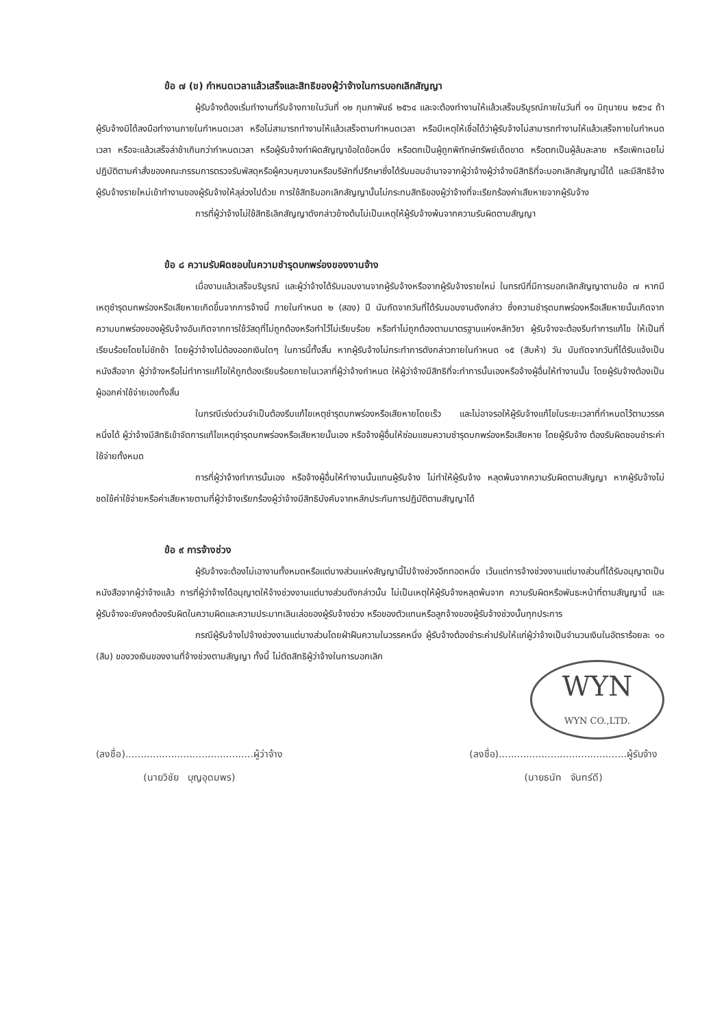ข้อ ๗ (ข) กำหนดเวลาแล้วเสร็จและสิทธิของผู้ว่าจ้างในการบอกเลิกสัญญา
ผู้รับจ้างต้องเริ่มทำงานที่รับจ้างภายในวันที่ ๑๒ กุมภาพันธ์ ๒๕๖๔ และจะต้องทำงานให้แล้วเสร็จบริบูรณ์ภายในวันที่ ๑๑ มิถุนายน ๒๕๖๔ ถ้าผู้รับจ้างมิได้ลงมือทำงานภายในกำหนดเวลา หรือไม่สามารถทำงานให้แล้วเสร็จตามกำหนดเวลา หรือมีเหตุให้เชื่อได้ว่าผู้รับจ้างไม่สามารถทำงานให้แล้วเสร็จภายในกำหนดเวลา หรือจะแล้วเสร็จล่าช้าเกินกว่ากำหนดเวลา หรือผู้รับจ้างทำผิดสัญญาข้อใดข้อหนึ่ง หรือตกเป็นผู้ถูกพิทักษ์ทรัพย์เด็ดขาด หรือตกเป็นผู้ล้มละลาย หรือเพิกเฉยไม่ปฏิบัติตามคำสั่งของคณะกรรมการตรวจรับพัสดุหรือผู้ควบคุมงานหรือบริษัทที่ปรึกษาซึ่งได้รับมอบอำนาจจากผู้ว่าจ้างผู้ว่าจ้างมีสิทธิที่จะบอกเลิกสัญญานี้ได้ และมีสิทธิจ้างผู้รับจ้างรายใหม่เข้าทำงานของผู้รับจ้างให้ลุล่วงไปด้วย การใช้สิทธิบอกเลิกสัญญานั้นไม่กระทบสิทธิของผู้ว่าจ้างที่จะเรียกร้องค่าเสียหายจากผู้รับจ้าง
การที่ผู้ว่าจ้างไม่ใช้สิทธิเลิกสัญญาดังกล่าวข้างต้นไม่เป็นเหตุให้ผู้รับจ้างพ้นจากความรับผิดตามสัญญา
ข้อ ๘ ความรับผิดชอบในความชำรุดบกพร่องของงานจ้าง
เมื่องานแล้วเสร็จบริบูรณ์ และผู้ว่าจ้างได้รับมอบงานจากผู้รับจ้างหรือจากผู้รับจ้างรายใหม่ ในกรณีที่มีการบอกเลิกสัญญาตามข้อ ๗ หากมีเหตุชำรุดบกพร่องหรือเสียหายเกิดขึ้นจากการจ้างนี้ ภายในกำหนด ๒ (สอง) ปี นับถัดจากวันที่ได้รับมอบงานดังกล่าว ซึ่งความชำรุดบกพร่องหรือเสียหายนั้นเกิดจากความบกพร่องของผู้รับจ้างอันเกิดจากการใช้วัสดุที่ไม่ถูกต้องหรือทำไว้ไม่เรียบร้อย หรือทำไม่ถูกต้องตามมาตรฐานแห่งหลักวิชา ผู้รับจ้างจะต้องรีบทำการแก้ไข ให้เป็นที่เรียบร้อยโดยไม่ชักช้า โดยผู้ว่าจ้างไม่ต้องออกเงินใดๆ ในการนี้ทั้งสิ้น หากผู้รับจ้างไม่กระทำการดังกล่าวภายในกำหนด ๑๕ (สิบห้า) วัน นับถัดจากวันที่ได้รับแจ้งเป็นหนังสือจาก ผู้ว่าจ้างหรือไม่ทำการแก้ไขให้ถูกต้องเรียบร้อยภายในเวลาที่ผู้ว่าจ้างกำหนด ให้ผู้ว่าจ้างมีสิทธิที่จะทำการนั้นเองหรือจ้างผู้อื่นให้ทำงานนั้น โดยผู้รับจ้างต้องเป็นผู้ออกค่าใช้จ่ายเองทั้งสิ้น
ในกรณีเร่งด่วนจำเป็นต้องรีบแก้ไขเหตุชำรุดบกพร่องหรือเสียหายโดยเร็ว และไม่อาจรอให้ผู้รับจ้างแก้ไขในระยะเวลาที่กำหนดไว้ตามวรรคหนึ่งได้ ผู้ว่าจ้างมีสิทธิเข้าจัดการแก้ไขเหตุชำรุดบกพร่องหรือเสียหายนั้นเอง หรือจ้างผู้อื่นให้ซ่อมแซมความชำรุดบกพร่องหรือเสียหาย โดยผู้รับจ้าง ต้องรับผิดชอบชำระค่าใช้จ่ายทั้งหมด
การที่ผู้ว่าจ้างทำการนั้นเอง หรือจ้างผู้อื่นให้ทำงานนั้นแทนผู้รับจ้าง ไม่ทำให้ผู้รับจ้าง หลุดพ้นจากความรับผิดตามสัญญา หากผู้รับจ้างไม่ชดใช้ค่าใช้จ่ายหรือค่าเสียหายตามที่ผู้ว่าจ้างเรียกร้องผู้ว่าจ้างมีสิทธิบังคับจากหลักประกันการปฏิบัติตามสัญญาได้
ข้อ ๙ การจ้างช่วง
ผู้รับจ้างจะต้องไม่เอางานทั้งหมดหรือแต่บางส่วนแห่งสัญญานี้ไปจ้างช่วงอีกทอดหนึ่ง เว้นแต่การจ้างช่วงงานแต่บางส่วนที่ได้รับอนุญาตเป็นหนังสือจากผู้ว่าจ้างแล้ว การที่ผู้ว่าจ้างได้อนุญาตให้จ้างช่วงงานแต่บางส่วนดังกล่าวนั้น ไม่เป็นเหตุให้ผู้รับจ้างหลุดพ้นจาก ความรับผิดหรือพันธะหน้าที่ตามสัญญานี้ และผู้รับจ้างจะยังคงต้องรับผิดในความผิดและความประมาทเลินเล่อของผู้รับจ้างช่วง หรือของตัวแทนหรือลูกจ้างของผู้รับจ้างช่วงนั้นทุกประการ
กรณีผู้รับจ้างไปจ้างช่วงงานแต่บางส่วนโดยฝ่าฝืนความในวรรคหนึ่ง ผู้รับจ้างต้องชำระค่าปรับให้แก่ผู้ว่าจ้างเป็นจำนวนเงินในอัตราร้อยละ ๑๐ (สิบ) ของวงเงินของงานที่จ้างช่วงตามสัญญา ทั้งนี้ ไม่ตัดสิทธิผู้ว่าจ้างในการบอกเลิก
WYN
WYN CO.,LTD.
(ลงชื่อ)..........................................ผู้ว่าจ้าง
(นายวิชัย บุญอุดมพร)
(ลงชื่อ)..........................................ผู้รับจ้าง
(นายธนัท จันทร์ดี)